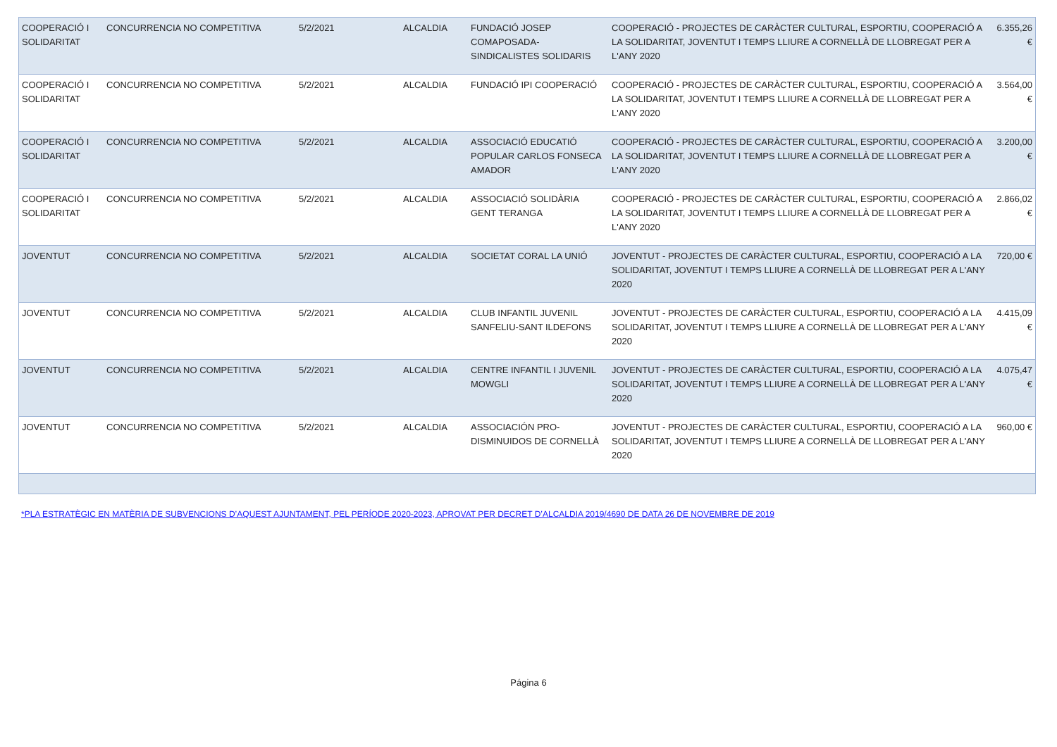| COOPERACIÓ I SOLIDARITAT | CONCURRENCIA NO COMPETITIVA | 5/2/2021 | ALCALDIA | FUNDACIÓ JOSEP COMAPOSADA-SINDICALISTES SOLIDARIS | COOPERACIÓ - PROJECTES DE CARÀCTER CULTURAL, ESPORTIU, COOPERACIÓ A LA SOLIDARITAT, JOVENTUT I TEMPS LLIURE A CORNELLÀ DE LLOBREGAT PER A L'ANY 2020 | 6.355,26 € |
| COOPERACIÓ I SOLIDARITAT | CONCURRENCIA NO COMPETITIVA | 5/2/2021 | ALCALDIA | FUNDACIÓ IPI COOPERACIÓ | COOPERACIÓ - PROJECTES DE CARÀCTER CULTURAL, ESPORTIU, COOPERACIÓ A LA SOLIDARITAT, JOVENTUT I TEMPS LLIURE A CORNELLÀ DE LLOBREGAT PER A L'ANY 2020 | 3.564,00 € |
| COOPERACIÓ I SOLIDARITAT | CONCURRENCIA NO COMPETITIVA | 5/2/2021 | ALCALDIA | ASSOCIACIÓ EDUCATIÓ POPULAR CARLOS FONSECA AMADOR | COOPERACIÓ - PROJECTES DE CARÀCTER CULTURAL, ESPORTIU, COOPERACIÓ A LA SOLIDARITAT, JOVENTUT I TEMPS LLIURE A CORNELLÀ DE LLOBREGAT PER A L'ANY 2020 | 3.200,00 € |
| COOPERACIÓ I SOLIDARITAT | CONCURRENCIA NO COMPETITIVA | 5/2/2021 | ALCALDIA | ASSOCIACIÓ SOLIDÀRIA GENT TERANGA | COOPERACIÓ - PROJECTES DE CARÀCTER CULTURAL, ESPORTIU, COOPERACIÓ A LA SOLIDARITAT, JOVENTUT I TEMPS LLIURE A CORNELLÀ DE LLOBREGAT PER A L'ANY 2020 | 2.866,02 € |
| JOVENTUT | CONCURRENCIA NO COMPETITIVA | 5/2/2021 | ALCALDIA | SOCIETAT CORAL LA UNIÓ | JOVENTUT - PROJECTES DE CARÀCTER CULTURAL, ESPORTIU, COOPERACIÓ A LA SOLIDARITAT, JOVENTUT I TEMPS LLIURE A CORNELLÀ DE LLOBREGAT PER A L'ANY 2020 | 720,00 € |
| JOVENTUT | CONCURRENCIA NO COMPETITIVA | 5/2/2021 | ALCALDIA | CLUB INFANTIL JUVENIL SANFELIU-SANT ILDEFONS | JOVENTUT - PROJECTES DE CARÀCTER CULTURAL, ESPORTIU, COOPERACIÓ A LA SOLIDARITAT, JOVENTUT I TEMPS LLIURE A CORNELLÀ DE LLOBREGAT PER A L'ANY 2020 | 4.415,09 € |
| JOVENTUT | CONCURRENCIA NO COMPETITIVA | 5/2/2021 | ALCALDIA | CENTRE INFANTIL I JUVENIL MOWGLI | JOVENTUT - PROJECTES DE CARÀCTER CULTURAL, ESPORTIU, COOPERACIÓ A LA SOLIDARITAT, JOVENTUT I TEMPS LLIURE A CORNELLÀ DE LLOBREGAT PER A L'ANY 2020 | 4.075,47 € |
| JOVENTUT | CONCURRENCIA NO COMPETITIVA | 5/2/2021 | ALCALDIA | ASSOCIACIÓN PRO-DISMINUIDOS DE CORNELLÀ | JOVENTUT - PROJECTES DE CARÀCTER CULTURAL, ESPORTIU, COOPERACIÓ A LA SOLIDARITAT, JOVENTUT I TEMPS LLIURE A CORNELLÀ DE LLOBREGAT PER A L'ANY 2020 | 960,00 € |
*PLA ESTRATÈGIC EN MATÈRIA DE SUBVENCIONS D’AQUEST AJUNTAMENT, PEL PERÍODE 2020-2023, APROVAT PER DECRET D’ALCALDIA 2019/4690 DE DATA 26 DE NOVEMBRE DE 2019
Página 6